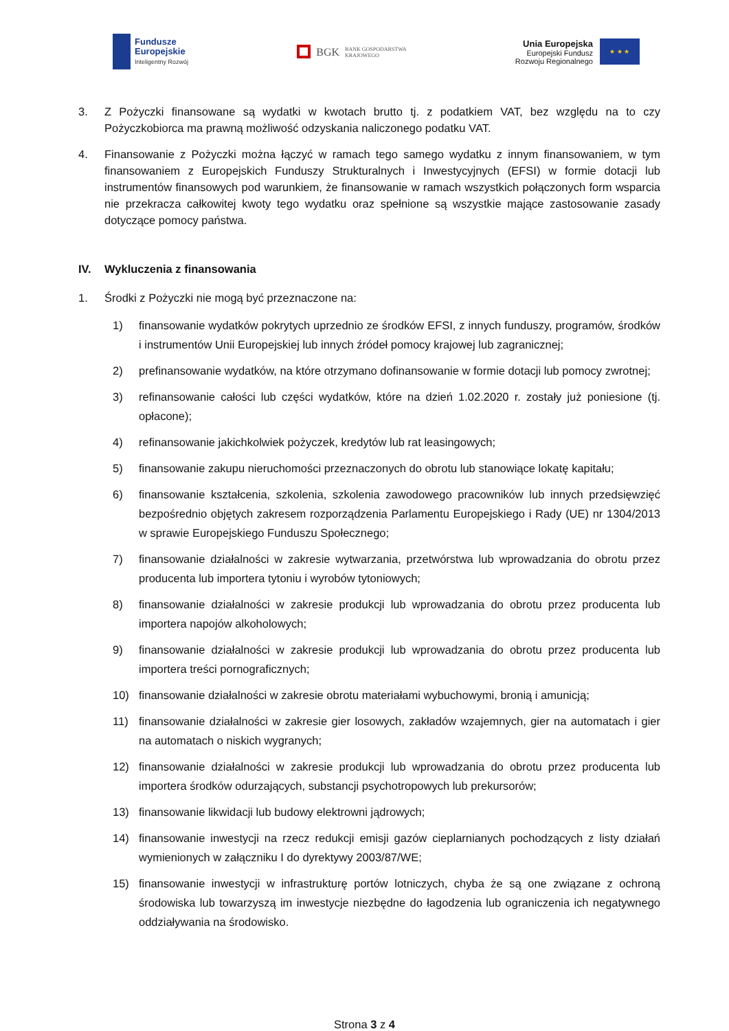Fundusze
Europejskie
Inteligentny Rozwój
BGK BANK GOSPODARSTWA
KRAJOWEGO
Unia Europejska
Europejski Fundusz
Rozwoju Regionalnego
★ ★ ★
3. Z Pożyczki finansowane są wydatki w kwotach brutto tj. z podatkiem VAT, bez względu na to czy Pożyczkobiorca ma prawną możliwość odzyskania naliczonego podatku VAT.
4. Finansowanie z Pożyczki można łączyć w ramach tego samego wydatku z innym finansowaniem, w tym finansowaniem z Europejskich Funduszy Strukturalnych i Inwestycyjnych (EFSI) w formie dotacji lub instrumentów finansowych pod warunkiem, że finansowanie w ramach wszystkich połączonych form wsparcia nie przekracza całkowitej kwoty tego wydatku oraz spełnione są wszystkie mające zastosowanie zasady dotyczące pomocy państwa.
IV. Wykluczenia z finansowania
1. Środki z Pożyczki nie mogą być przeznaczone na:
1) finansowanie wydatków pokrytych uprzednio ze środków EFSI, z innych funduszy, programów, środków i instrumentów Unii Europejskiej lub innych źródeł pomocy krajowej lub zagranicznej;
2) prefinansowanie wydatków, na które otrzymano dofinansowanie w formie dotacji lub pomocy zwrotnej;
3) refinansowanie całości lub części wydatków, które na dzień 1.02.2020 r. zostały już poniesione (tj. opłacone);
4) refinansowanie jakichkolwiek pożyczek, kredytów lub rat leasingowych;
5) finansowanie zakupu nieruchomości przeznaczonych do obrotu lub stanowiące lokatę kapitału;
6) finansowanie kształcenia, szkolenia, szkolenia zawodowego pracowników lub innych przedsięwzięć bezpośrednio objętych zakresem rozporządzenia Parlamentu Europejskiego i Rady (UE) nr 1304/2013 w sprawie Europejskiego Funduszu Społecznego;
7) finansowanie działalności w zakresie wytwarzania, przetwórstwa lub wprowadzania do obrotu przez producenta lub importera tytoniu i wyrobów tytoniowych;
8) finansowanie działalności w zakresie produkcji lub wprowadzania do obrotu przez producenta lub importera napojów alkoholowych;
9) finansowanie działalności w zakresie produkcji lub wprowadzania do obrotu przez producenta lub importera treści pornograficznych;
10) finansowanie działalności w zakresie obrotu materiałami wybuchowymi, bronią i amunicją;
11) finansowanie działalności w zakresie gier losowych, zakładów wzajemnych, gier na automatach i gier na automatach o niskich wygranych;
12) finansowanie działalności w zakresie produkcji lub wprowadzania do obrotu przez producenta lub importera środków odurzających, substancji psychotropowych lub prekursorów;
13) finansowanie likwidacji lub budowy elektrowni jądrowych;
14) finansowanie inwestycji na rzecz redukcji emisji gazów cieplarnianych pochodzących z listy działań wymienionych w załączniku I do dyrektywy 2003/87/WE;
15) finansowanie inwestycji w infrastrukturę portów lotniczych, chyba że są one związane z ochroną środowiska lub towarzyszą im inwestycje niezbędne do łagodzenia lub ograniczenia ich negatywnego oddziaływania na środowisko.
Strona 3 z 4